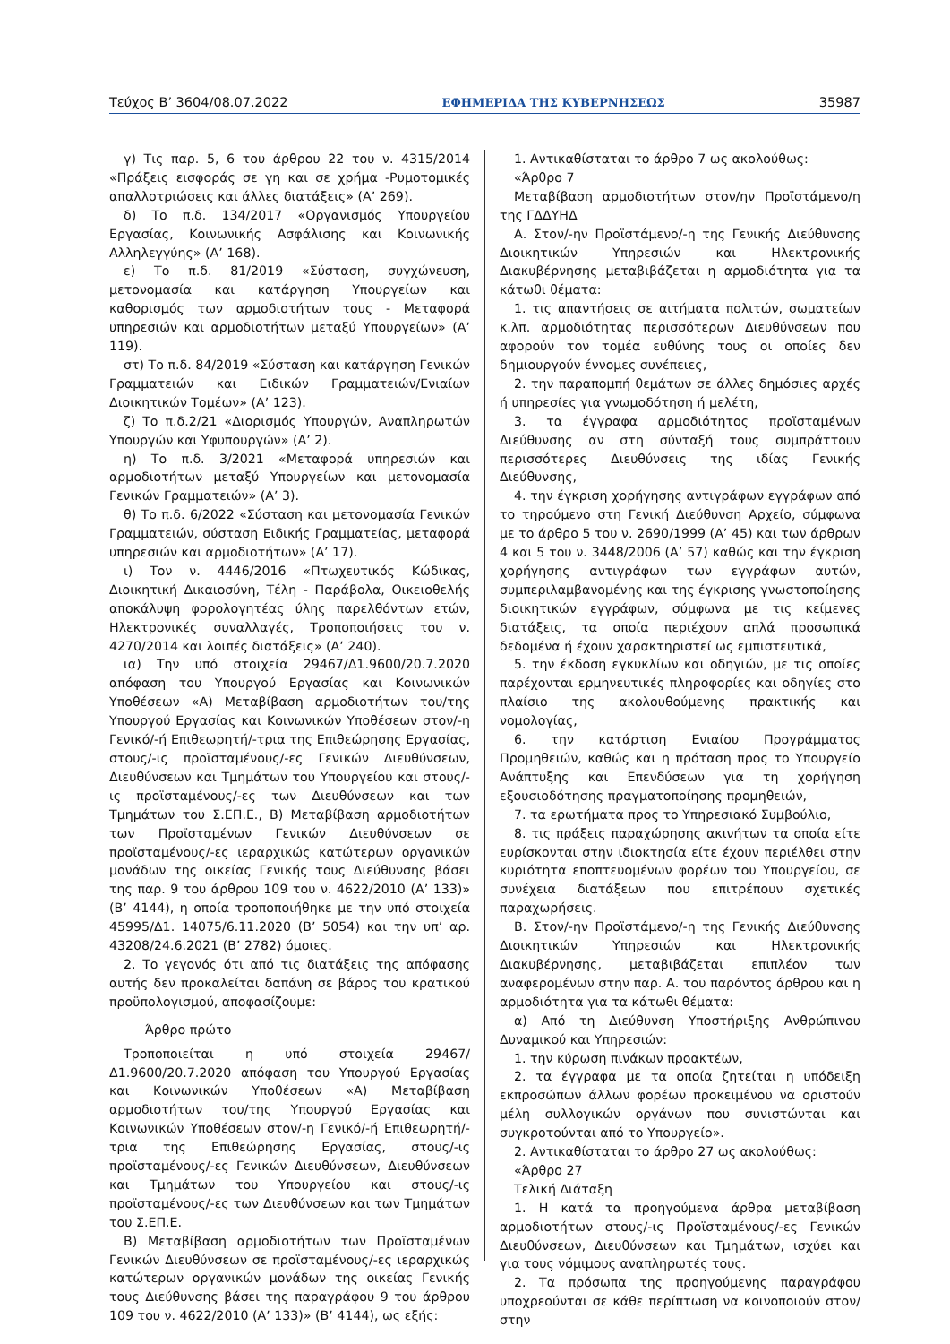Τεύχος B’ 3604/08.07.2022 ΕΦΗΜΕΡΙΔΑ ΤΗΣ ΚΥΒΕΡΝΗΣΕΩΣ 35987
γ) Τις παρ. 5, 6 του άρθρου 22 του ν. 4315/2014 «Πράξεις εισφοράς σε γη και σε χρήμα -Ρυμοτομικές απαλλοτριώσεις και άλλες διατάξεις» (Α’ 269).
δ) Το π.δ. 134/2017 «Οργανισμός Υπουργείου Εργασίας, Κοινωνικής Ασφάλισης και Κοινωνικής Αλληλεγγύης» (Α’ 168).
ε) Το π.δ. 81/2019 «Σύσταση, συγχώνευση, μετονομασία και κατάργηση Υπουργείων και καθορισμός των αρμοδιοτήτων τους - Μεταφορά υπηρεσιών και αρμοδιοτήτων μεταξύ Υπουργείων» (Α’ 119).
στ) Το π.δ. 84/2019 «Σύσταση και κατάργηση Γενικών Γραμματειών και Ειδικών Γραμματειών/Ενιαίων Διοικητικών Τομέων» (Α’ 123).
ζ) Το π.δ.2/21 «Διορισμός Υπουργών, Αναπληρωτών Υπουργών και Υφυπουργών» (Α’ 2).
η) Το π.δ. 3/2021 «Μεταφορά υπηρεσιών και αρμοδιοτήτων μεταξύ Υπουργείων και μετονομασία Γενικών Γραμματειών» (Α’ 3).
θ) Το π.δ. 6/2022 «Σύσταση και μετονομασία Γενικών Γραμματειών, σύσταση Ειδικής Γραμματείας, μεταφορά υπηρεσιών και αρμοδιοτήτων» (Α’ 17).
ι) Τον ν. 4446/2016 «Πτωχευτικός Κώδικας, Διοικητική Δικαιοσύνη, Τέλη - Παράβολα, Οικειοθελής αποκάλυψη φορολογητέας ύλης παρελθόντων ετών, Ηλεκτρονικές συναλλαγές, Τροποποιήσεις του ν. 4270/2014 και λοιπές διατάξεις» (Α’ 240).
ια) Την υπό στοιχεία 29467/Δ1.9600/20.7.2020 απόφαση του Υπουργού Εργασίας και Κοινωνικών Υποθέσεων «Α) Μεταβίβαση αρμοδιοτήτων του/της Υπουργού Εργασίας και Κοινωνικών Υποθέσεων στον/-η Γενικό/-ή Επιθεωρητή/-τρια της Επιθεώρησης Εργασίας, στους/-ις προϊσταμένους/-ες Γενικών Διευθύνσεων, Διευθύνσεων και Τμημάτων του Υπουργείου και στους/-ις προϊσταμένους/-ες των Διευθύνσεων και των Τμημάτων του Σ.ΕΠ.Ε., Β) Μεταβίβαση αρμοδιοτήτων των Προϊσταμένων Γενικών Διευθύνσεων σε προϊσταμένους/-ες ιεραρχικώς κατώτερων οργανικών μονάδων της οικείας Γενικής τους Διεύθυνσης βάσει της παρ. 9 του άρθρου 109 του ν. 4622/2010 (Α’ 133)» (Β’ 4144), η οποία τροποποιήθηκε με την υπό στοιχεία 45995/Δ1. 14075/6.11.2020 (Β’ 5054) και την υπ’ αρ. 43208/24.6.2021 (Β’ 2782) όμοιες.
2. Το γεγονός ότι από τις διατάξεις της απόφασης αυτής δεν προκαλείται δαπάνη σε βάρος του κρατικού προϋπολογισμού, αποφασίζουμε:
Άρθρο πρώτο
Τροποποιείται η υπό στοιχεία 29467/Δ1.9600/20.7.2020 απόφαση του Υπουργού Εργασίας και Κοινωνικών Υποθέσεων «Α) Μεταβίβαση αρμοδιοτήτων του/της Υπουργού Εργασίας και Κοινωνικών Υποθέσεων στον/-η Γενικό/-ή Επιθεωρητή/-τρια της Επιθεώρησης Εργασίας, στους/-ις προϊσταμένους/-ες Γενικών Διευθύνσεων, Διευθύνσεων και Τμημάτων του Υπουργείου και στους/-ις προϊσταμένους/-ες των Διευθύνσεων και των Τμημάτων του Σ.ΕΠ.Ε.
Β) Μεταβίβαση αρμοδιοτήτων των Προϊσταμένων Γενικών Διευθύνσεων σε προϊσταμένους/-ες ιεραρχικώς κατώτερων οργανικών μονάδων της οικείας Γενικής τους Διεύθυνσης βάσει της παραγράφου 9 του άρθρου 109 του ν. 4622/2010 (Α’ 133)» (Β’ 4144), ως εξής:
1. Αντικαθίσταται το άρθρο 7 ως ακολούθως:
«Άρθρο 7
Μεταβίβαση αρμοδιοτήτων στον/ην Προϊστάμενο/η της ΓΔΔΥΗΔ
Α. Στον/-ην Προϊστάμενο/-η της Γενικής Διεύθυνσης Διοικητικών Υπηρεσιών και Ηλεκτρονικής Διακυβέρνησης μεταβιβάζεται η αρμοδιότητα για τα κάτωθι θέματα:
1. τις απαντήσεις σε αιτήματα πολιτών, σωματείων κ.λπ. αρμοδιότητας περισσότερων Διευθύνσεων που αφορούν τον τομέα ευθύνης τους οι οποίες δεν δημιουργούν έννομες συνέπειες,
2. την παραπομπή θεμάτων σε άλλες δημόσιες αρχές ή υπηρεσίες για γνωμοδότηση ή μελέτη,
3. τα έγγραφα αρμοδιότητος προϊσταμένων Διεύθυνσης αν στη σύνταξή τους συμπράττουν περισσότερες Διευθύνσεις της ιδίας Γενικής Διεύθυνσης,
4. την έγκριση χορήγησης αντιγράφων εγγράφων από το τηρούμενο στη Γενική Διεύθυνση Αρχείο, σύμφωνα με το άρθρο 5 του ν. 2690/1999 (Α’ 45) και των άρθρων 4 και 5 του ν. 3448/2006 (Α’ 57) καθώς και την έγκριση χορήγησης αντιγράφων των εγγράφων αυτών, συμπεριλαμβανομένης και της έγκρισης γνωστοποίησης διοικητικών εγγράφων, σύμφωνα με τις κείμενες διατάξεις, τα οποία περιέχουν απλά προσωπικά δεδομένα ή έχουν χαρακτηριστεί ως εμπιστευτικά,
5. την έκδοση εγκυκλίων και οδηγιών, με τις οποίες παρέχονται ερμηνευτικές πληροφορίες και οδηγίες στο πλαίσιο της ακολουθούμενης πρακτικής και νομολογίας,
6. την κατάρτιση Ενιαίου Προγράμματος Προμηθειών, καθώς και η πρόταση προς το Υπουργείο Ανάπτυξης και Επενδύσεων για τη χορήγηση εξουσιοδότησης πραγματοποίησης προμηθειών,
7. τα ερωτήματα προς το Υπηρεσιακό Συμβούλιο,
8. τις πράξεις παραχώρησης ακινήτων τα οποία είτε ευρίσκονται στην ιδιοκτησία είτε έχουν περιέλθει στην κυριότητα εποπτευομένων φορέων του Υπουργείου, σε συνέχεια διατάξεων που επιτρέπουν σχετικές παραχωρήσεις.
Β. Στον/-ην Προϊστάμενο/-η της Γενικής Διεύθυνσης Διοικητικών Υπηρεσιών και Ηλεκτρονικής Διακυβέρνησης, μεταβιβάζεται επιπλέον των αναφερομένων στην παρ. Α. του παρόντος άρθρου και η αρμοδιότητα για τα κάτωθι θέματα:
α) Από τη Διεύθυνση Υποστήριξης Ανθρώπινου Δυναμικού και Υπηρεσιών:
1. την κύρωση πινάκων προακτέων,
2. τα έγγραφα με τα οποία ζητείται η υπόδειξη εκπροσώπων άλλων φορέων προκειμένου να οριστούν μέλη συλλογικών οργάνων που συνιστώνται και συγκροτούνται από το Υπουργείο».
2. Αντικαθίσταται το άρθρο 27 ως ακολούθως:
«Άρθρο 27
Τελική Διάταξη
1. Η κατά τα προηγούμενα άρθρα μεταβίβαση αρμοδιοτήτων στους/-ις Προϊσταμένους/-ες Γενικών Διευθύνσεων, Διευθύνσεων και Τμημάτων, ισχύει και για τους νόμιμους αναπληρωτές τους.
2. Τα πρόσωπα της προηγούμενης παραγράφου υποχρεούνται σε κάθε περίπτωση να κοινοποιούν στον/στην